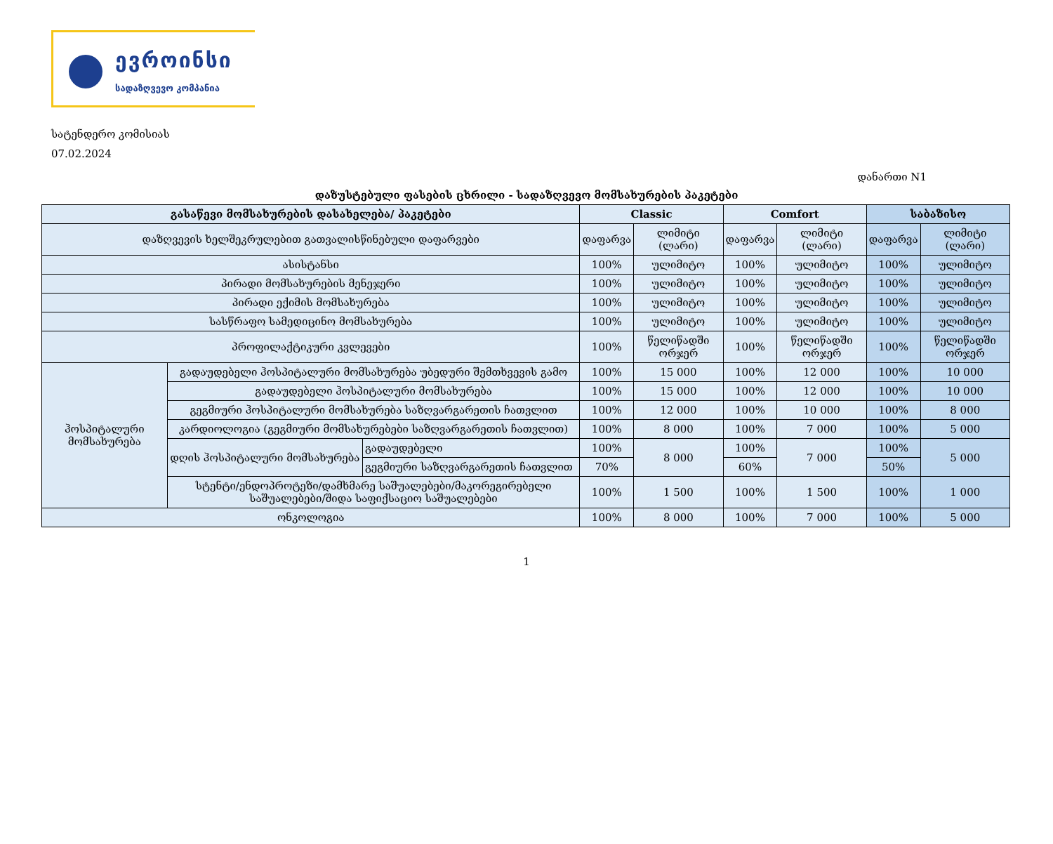ევროინსი
სადაზღვევო კომპანია
სატენდერო კომისიას
07.02.2024
დანართი N1
დაზუსტებული ფასების ცხრილი - სადაზღვევო მომსახურების პაკეტები
| გასაწევი მომსახურების დასახელება/ პაკეტები | | | Classic | | Comfort | | საბაზისო | |
| --- | --- | --- | --- | --- | --- | --- | --- | --- |
| დაზღვევის ხელშეკრულებით გათვალისწინებული დაფარვები | | | დაფარვა | ლიმიტი (ლარი) | დაფარვა | ლიმიტი (ლარი) | დაფარვა | ლიმიტი (ლარი) |
| ასისტანსი | | | 100% | ულიმიტო | 100% | ულიმიტო | 100% | ულიმიტო |
| პირადი მომსახურების მენეჯერი | | | 100% | ულიმიტო | 100% | ულიმიტო | 100% | ულიმიტო |
| პირადი ექიმის მომსახურება | | | 100% | ულიმიტო | 100% | ულიმიტო | 100% | ულიმიტო |
| სასწრაფო სამედიცინო მომსახურება | | | 100% | ულიმიტო | 100% | ულიმიტო | 100% | ულიმიტო |
| პროფილაქტიკური კვლევები | | | 100% | წელიწადში ორჯერ | 100% | წელიწადში ორჯერ | 100% | წელიწადში ორჯერ |
| ჰოსპიტალური მომსახურება | გადაუდებელი ჰოსპიტალური მომსახურება უბედური შემთხვევის გამო | | 100% | 15 000 | 100% | 12 000 | 100% | 10 000 |
| | გადაუდებელი ჰოსპიტალური მომსახურება | | 100% | 15 000 | 100% | 12 000 | 100% | 10 000 |
| | გეგმიური ჰოსპიტალური მომსახურება საზღვარგარეთის ჩათვლით | | 100% | 12 000 | 100% | 10 000 | 100% | 8 000 |
| | კარდიოლოგია (გეგმიური მომსახურებები საზღვარგარეთის ჩათვლით) | | 100% | 8 000 | 100% | 7 000 | 100% | 5 000 |
| | დღის ჰოსპიტალური მომსახურება | გადაუდებელი | 100% | 8 000 | 100% | 7 000 | 100% | 5 000 |
| | | გეგმიური საზღვარგარეთის ჩათვლით | 70% | | 60% | | 50% | |
| | სტენტი/ენდოპროტეზი/დამხმარე საშუალებები/მაკორეგირებელი საშუალებები/შიდა საფიქსაციო საშუალებები | | 100% | 1 500 | 100% | 1 500 | 100% | 1 000 |
| ონკოლოგია | | | 100% | 8 000 | 100% | 7 000 | 100% | 5 000 |
1